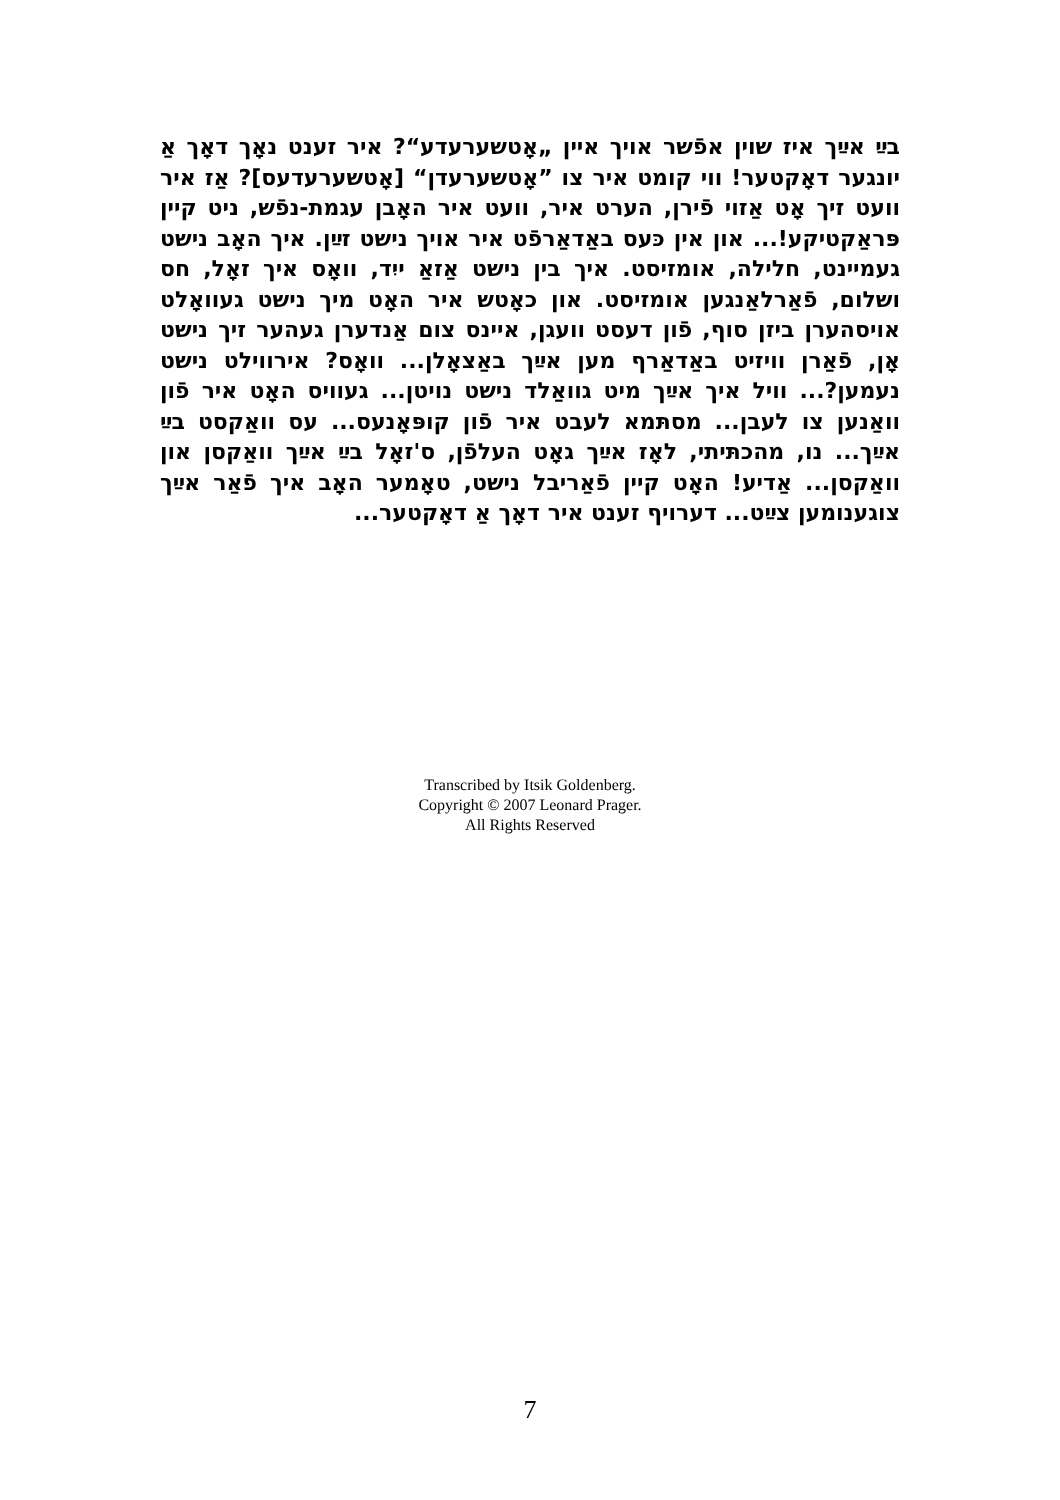בײַ אײַך איז שוין אפֿשר אויך איין „אָטשערעדע“? איר זענט נאָך דאָך אַ יונגער דאָקטער! ווי קומט איר צו ”אָטשערעדן“ [אָטשערעדעס]? אַז איר וועט זיך אָט אַזוי פֿירן, הערט איר, וועט איר האָבן עגמת-נפֿש, ניט קיין פּראַקטיקע!... און אין כּעס באַדאַרפֿט איר אויך נישט זײַן. איך האָב נישט געמיינט, חלילה, אומזיסט. איך בין נישט אַזאַ ייִד, וואָס איך זאָל, חס ושלום, פֿאַרלאַנגען אומזיסט. און כאָטש איר האָט מיך נישט געוואָלט אויסהערן ביזן סוף, פֿון דעסט וועגן, איינס צום אַנדערן געהער זיך נישט אָן, פֿאַרן וויזיט באַדאַרף מען אײַך באַצאָלן... וואָס? אירווילט נישט נעמען?... וויל איך אײַך מיט גוואַלד נישט נויטן... געוויס האָט איר פֿון וואַנען צו לעבן... מסתּמא לעבט איר פֿון קופּאָנעס... עס וואַקסט בײַ אײַך... נו, מהכתּיתי, לאָז אײַך גאָט העלפֿן, ס'זאָל בײַ אײַך וואַקסן און וואַקסן... אַדיע! האָט קיין פֿאַריבל נישט, טאָמער האָב איך פֿאַר אײַך צוגענומען צײַט... דערויף זענט איר דאָך אַ דאָקטער...
Transcribed by Itsik Goldenberg.
Copyright © 2007 Leonard Prager.
All Rights Reserved
7